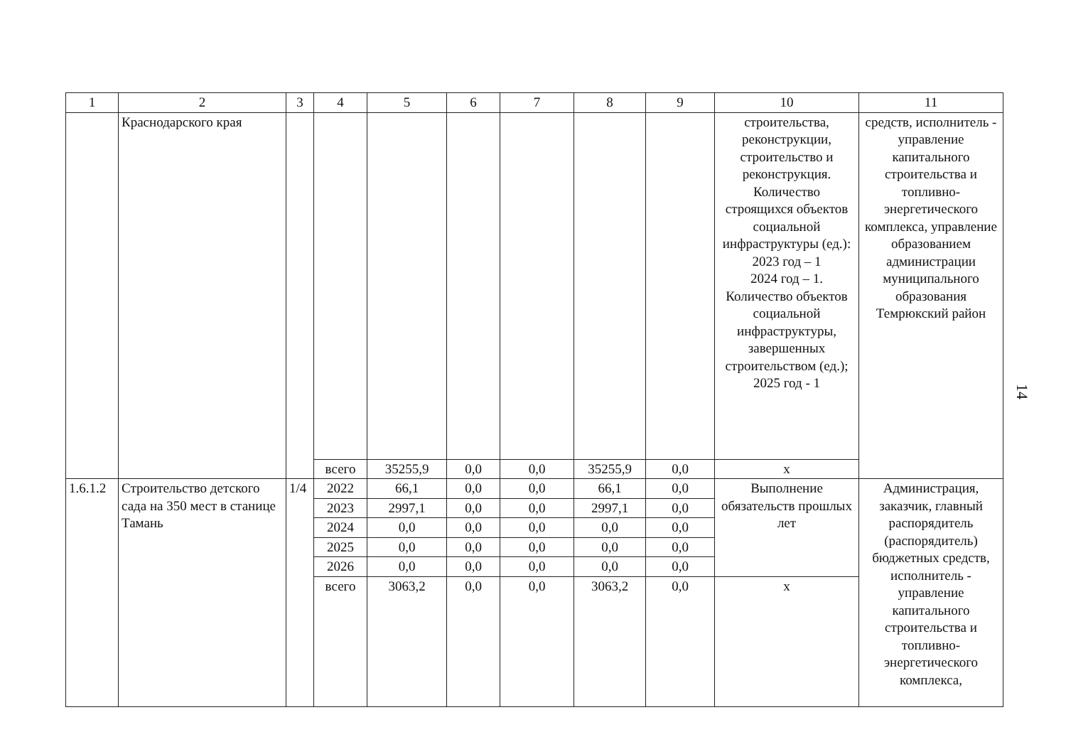| 1 | 2 | 3 | 4 | 5 | 6 | 7 | 8 | 9 | 10 | 11 |
| --- | --- | --- | --- | --- | --- | --- | --- | --- | --- | --- |
| | Краснодарского края | | | | | | | | строительства, реконструкции, строительство и реконструкция. Количество строящихся объектов социальной инфраструктуры (ед.): 2023 год – 1 2024 год – 1. Количество объектов социальной инфраструктуры, завершенных строительством (ед.); 2025 год - 1 | средств, исполнитель - управление капитального строительства и топливно-энергетического комплекса, управление образованием администрации муниципального образования Темрюкский район |
| | | | всего | 35255,9 | 0,0 | 0,0 | 35255,9 | 0,0 | x | |
| 1.6.1.2 | Строительство детского сада на 350 мест в станице Тамань | 1/4 | 2022 | 66,1 | 0,0 | 0,0 | 66,1 | 0,0 | Выполнение обязательств прошлых лет | Администрация, заказчик, главный распорядитель (распорядитель) бюджетных средств, исполнитель - управление капитального строительства и топливно-энергетического комплекса, |
| | | | 2023 | 2997,1 | 0,0 | 0,0 | 2997,1 | 0,0 | | |
| | | | 2024 | 0,0 | 0,0 | 0,0 | 0,0 | 0,0 | | |
| | | | 2025 | 0,0 | 0,0 | 0,0 | 0,0 | 0,0 | | |
| | | | 2026 | 0,0 | 0,0 | 0,0 | 0,0 | 0,0 | | |
| | | | всего | 3063,2 | 0,0 | 0,0 | 3063,2 | 0,0 | x | |
14